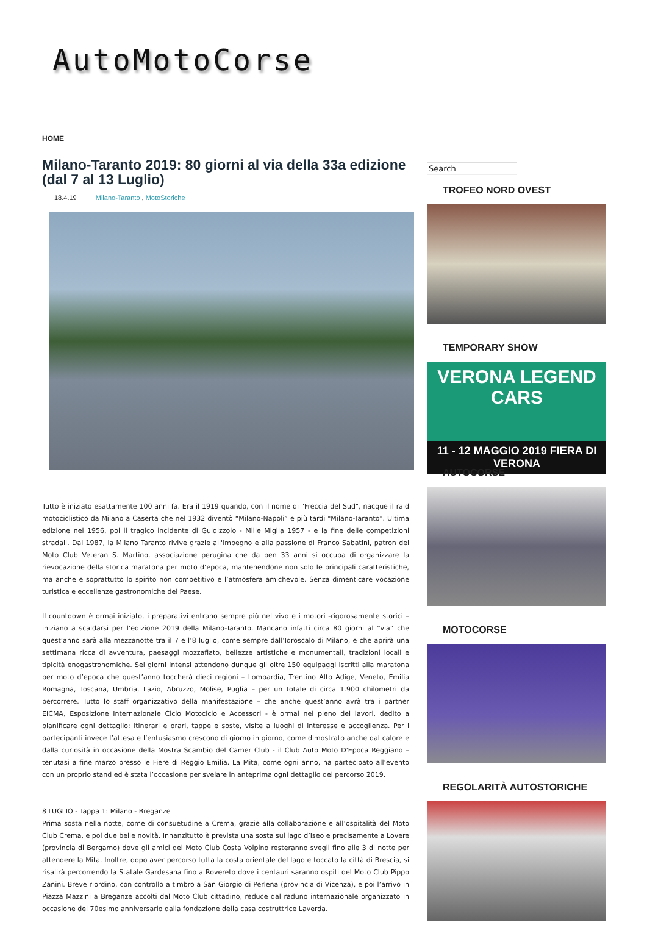AutoMotoCorse
HOME
Milano-Taranto 2019: 80 giorni al via della 33a edizione (dal 7 al 13 Luglio)
18.4.19 Milano-Taranto , MotoStoriche
Tutto è iniziato esattamente 100 anni fa. Era il 1919 quando, con il nome di "Freccia del Sud", nacque il raid motociclistico da Milano a Caserta che nel 1932 diventò “Milano-Napoli” e più tardi "Milano-Taranto". Ultima edizione nel 1956, poi il tragico incidente di Guidizzolo - Mille Miglia 1957 - e la fine delle competizioni stradali. Dal 1987, la Milano Taranto rivive grazie all'impegno e alla passione di Franco Sabatini, patron del Moto Club Veteran S. Martino, associazione perugina che da ben 33 anni si occupa di organizzare la rievocazione della storica maratona per moto d’epoca, mantenendone non solo le principali caratteristiche, ma anche e soprattutto lo spirito non competitivo e l’atmosfera amichevole. Senza dimenticare vocazione turistica e eccellenze gastronomiche del Paese.
Il countdown è ormai iniziato, i preparativi entrano sempre più nel vivo e i motori -rigorosamente storici – iniziano a scaldarsi per l’edizione 2019 della Milano-Taranto. Mancano infatti circa 80 giorni al “via” che quest’anno sarà alla mezzanotte tra il 7 e l’8 luglio, come sempre dall’Idroscalo di Milano, e che aprirà una settimana ricca di avventura, paesaggi mozzafiato, bellezze artistiche e monumentali, tradizioni locali e tipicità enogastronomiche. Sei giorni intensi attendono dunque gli oltre 150 equipaggi iscritti alla maratona per moto d’epoca che quest’anno toccherà dieci regioni – Lombardia, Trentino Alto Adige, Veneto, Emilia Romagna, Toscana, Umbria, Lazio, Abruzzo, Molise, Puglia – per un totale di circa 1.900 chilometri da percorrere. Tutto lo staff organizzativo della manifestazione – che anche quest’anno avrà tra i partner EICMA, Esposizione Internazionale Ciclo Motociclo e Accessori - è ormai nel pieno dei lavori, dedito a pianificare ogni dettaglio: itinerari e orari, tappe e soste, visite a luoghi di interesse e accoglienza. Per i partecipanti invece l’attesa e l’entusiasmo crescono di giorno in giorno, come dimostrato anche dal calore e dalla curiosità in occasione della Mostra Scambio del Camer Club - il Club Auto Moto D'Epoca Reggiano – tenutasi a fine marzo presso le Fiere di Reggio Emilia. La Mita, come ogni anno, ha partecipato all’evento con un proprio stand ed è stata l’occasione per svelare in anteprima ogni dettaglio del percorso 2019.
8 LUGLIO - Tappa 1: Milano - Breganze
Prima sosta nella notte, come di consuetudine a Crema, grazie alla collaborazione e all’ospitalità del Moto Club Crema, e poi due belle novità. Innanzitutto è prevista una sosta sul lago d’Iseo e precisamente a Lovere (provincia di Bergamo) dove gli amici del Moto Club Costa Volpino resteranno svegli fino alle 3 di notte per attendere la Mita. Inoltre, dopo aver percorso tutta la costa orientale del lago e toccato la città di Brescia, si risalirà percorrendo la Statale Gardesana fino a Rovereto dove i centauri saranno ospiti del Moto Club Pippo Zanini. Breve riordino, con controllo a timbro a San Giorgio di Perlena (provincia di Vicenza), e poi l’arrivo in Piazza Mazzini a Breganze accolti dal Moto Club cittadino, reduce dal raduno internazionale organizzato in occasione del 70esimo anniversario dalla fondazione della casa costruttrice Laverda.
Search
TROFEO NORD OVEST
TEMPORARY SHOW
VERONA LEGEND CARS
11 - 12 MAGGIO 2019 FIERA DI VERONA
AUTOCORSE
MOTOCORSE
REGOLARITÀ AUTOSTORICHE